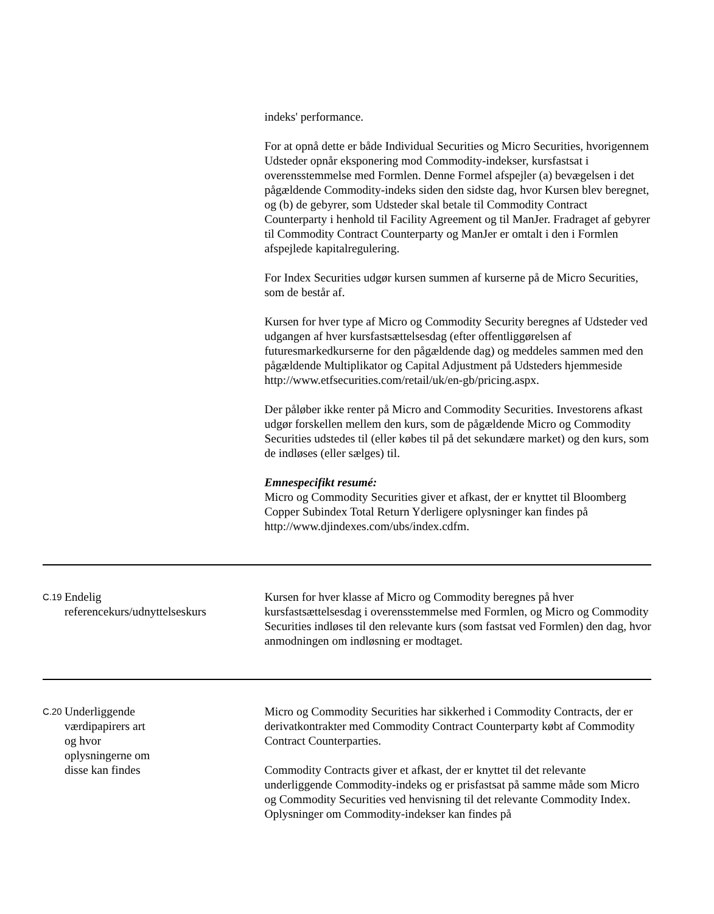| | | indeks' performance. For at opnå dette er både Individual Securities og Micro Securities, hvorigennem Udsteder opnår eksponering mod Commodity-indekser, kursfastsat i overensstemmelse med Formlen. Denne Formel afspejler (a) bevægelsen i det pågældende Commodity-indeks siden den sidste dag, hvor Kursen blev beregnet, og (b) de gebyrer, som Udsteder skal betale til Commodity Contract Counterparty i henhold til Facility Agreement og til ManJer. Fradraget af gebyrer til Commodity Contract Counterparty og ManJer er omtalt i den i Formlen afspejlede kapitalregulering. For Index Securities udgør kursen summen af kurserne på de Micro Securities, som de består af. Kursen for hver type af Micro og Commodity Security beregnes af Udsteder ved udgangen af hver kursfastsættelsesdag (efter offentliggørelsen af futuresmarkedkurserne for den pågældende dag) og meddeles sammen med den pågældende Multiplikator og Capital Adjustment på Udsteders hjemmeside http://www.etfsecurities.com/retail/uk/en-gb/pricing.aspx. Der påløber ikke renter på Micro and Commodity Securities. Investorens afkast udgør forskellen mellem den kurs, som de pågældende Micro og Commodity Securities udstedes til (eller købes til på det sekundære market) og den kurs, som de indløses (eller sælges) til. Emnespecifikt resumé: Micro og Commodity Securities giver et afkast, der er knyttet til Bloomberg Copper Subindex Total Return Yderligere oplysninger kan findes på http://www.djindexes.com/ubs/index.cdfm. |
| C.19 | Endelig referencekurs/udnyttelseskurs | Kursen for hver klasse af Micro og Commodity beregnes på hver kursfastsættelsesdag i overensstemmelse med Formlen, og Micro og Commodity Securities indløses til den relevante kurs (som fastsat ved Formlen) den dag, hvor anmodningen om indløsning er modtaget. |
| C.20 | Underliggende værdipapirers art og hvor oplysningerne om disse kan findes | Micro og Commodity Securities har sikkerhed i Commodity Contracts, der er derivatkontrakter med Commodity Contract Counterparty købt af Commodity Contract Counterparties. Commodity Contracts giver et afkast, der er knyttet til det relevante underliggende Commodity-indeks og er prisfastsat på samme måde som Micro og Commodity Securities ved henvisning til det relevante Commodity Index. Oplysninger om Commodity-indekser kan findes på |